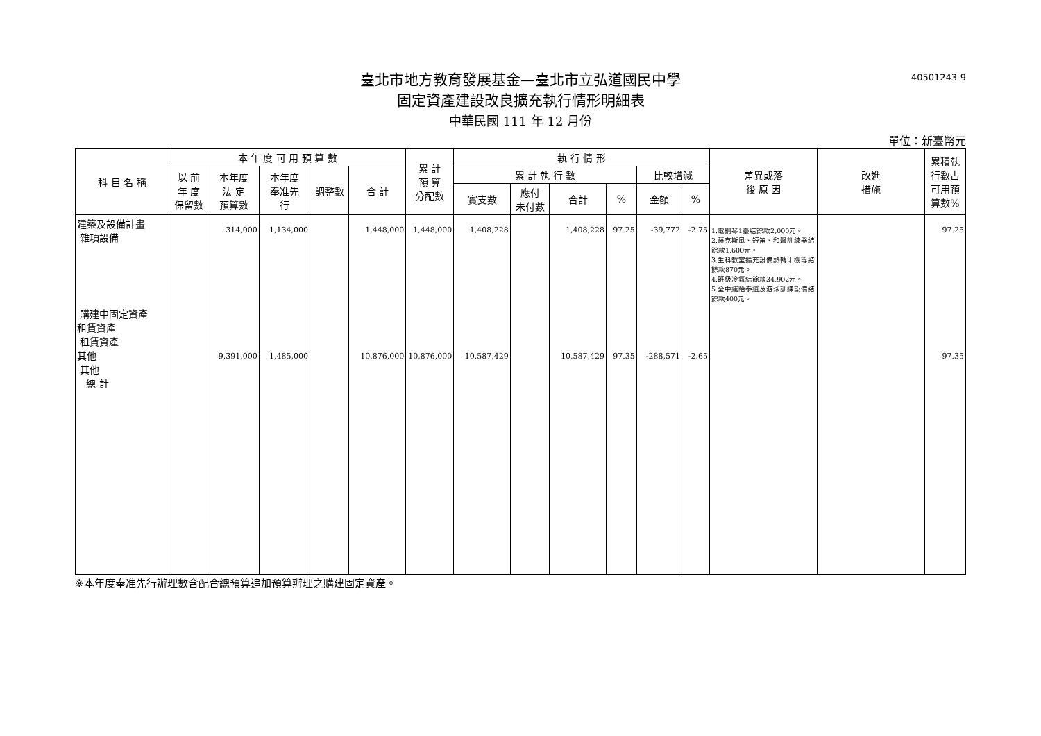40501243-9
臺北市地方教育發展基金—臺北市立弘道國民中學
固定資產建設改良擴充執行情形明細表
中華民國 111 年 12 月份
單位：新臺幣元
| 科 目 名 稱 | 本 年 度 可 用 預 算 數 | | | | | 累 計 預 算 分配數 | 執 行 情 形 | | | | | | 差異或落 後 原 因 | 改進 措施 | 累積執行數占可用預算數% |
| --- | --- | --- | --- | --- | --- | --- | --- | --- | --- | --- | --- | --- | --- | --- | --- |
| | 以 前 年 度 保留數 | 本年度 法 定 預算數 | 本年度 奉准先 行 | 調整數 | 合 計 | | 累 計 執 行 數 | | | | 比較增減 | | | | |
| | | | | | | | 實支數 | 應付 未付數 | 合計 | % | 金額 | % | | | |
| 建築及設備計畫 雜項設備 | | 314,000 | 1,134,000 | | 1,448,000 | 1,448,000 | 1,408,228 | | 1,408,228 | 97.25 | -39,772 | -2.75 | 1.電鋼琴1臺結餘款2,000元。 2.薩克斯風、短笛、和聲訓練器結餘款1,600元。 3.生科教室擴充設備熱轉印機等結餘款870元。 4.班級冷氣結餘款34,902元。 5.全中運跆拳道及游泳訓練設備結餘款400元。 | | 97.25 |
| 購建中固定資產 租賃資產 租賃資產 其他 其他 總 計 | | 9,391,000 | 1,485,000 | | 10,876,000 | 10,876,000 | 10,587,429 | | 10,587,429 | 97.35 | -288,571 | -2.65 | | | 97.35 |
※本年度奉准先行辦理數含配合總預算追加預算辦理之購建固定資產。